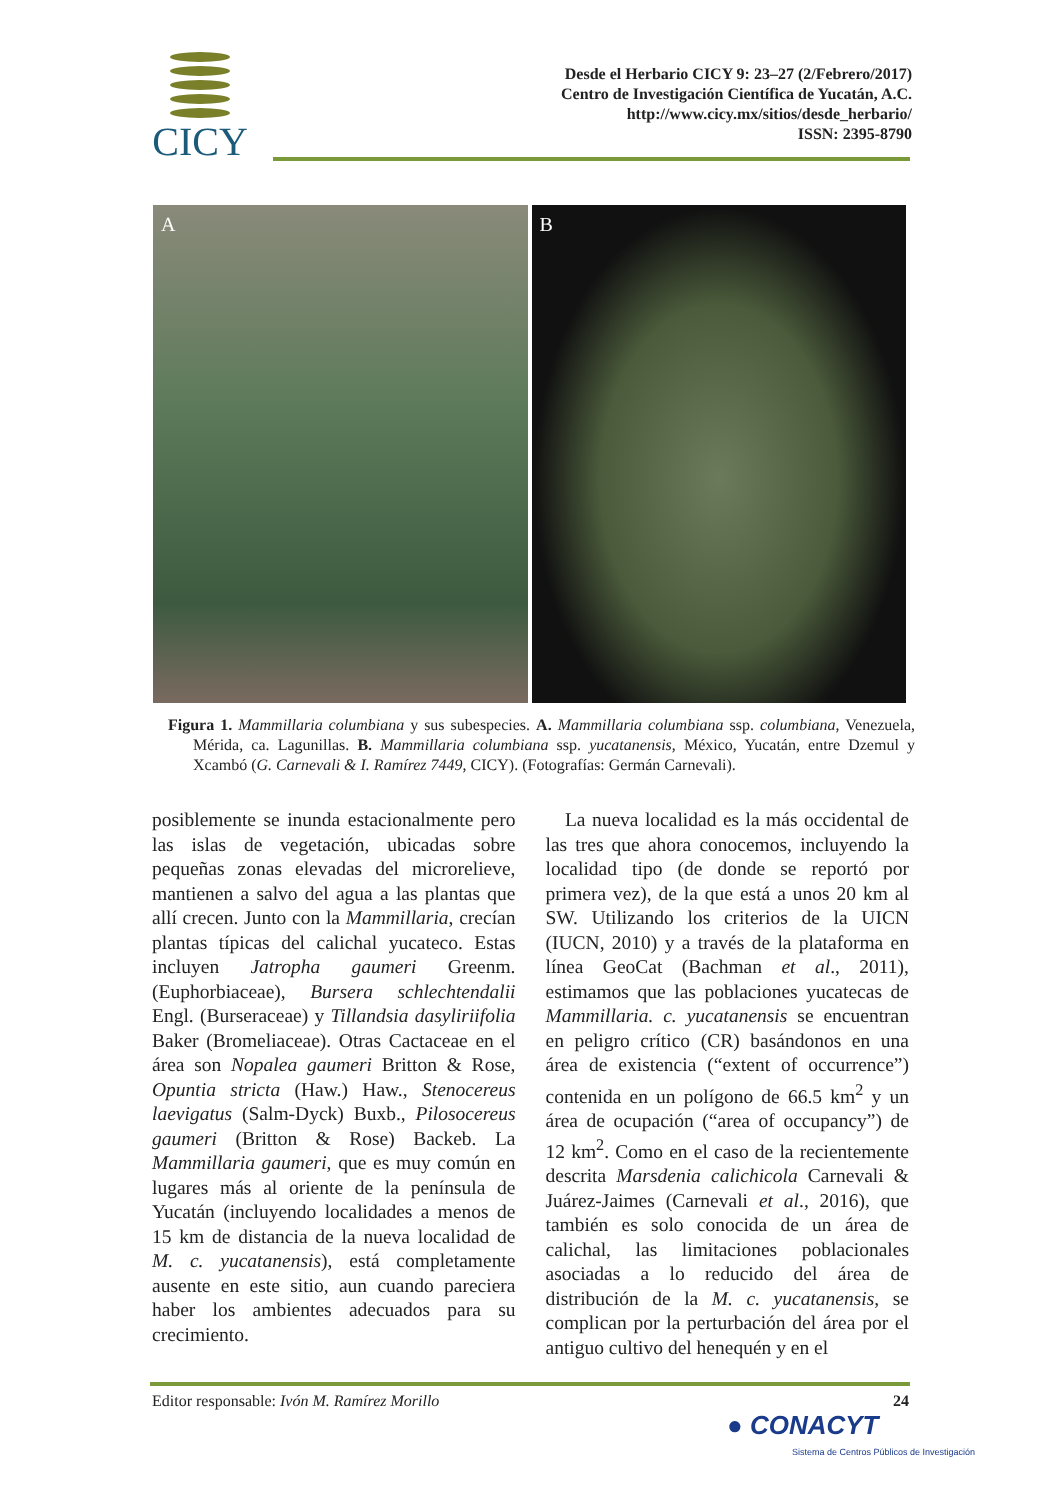CICY
Desde el Herbario CICY 9: 23–27 (2/Febrero/2017)
Centro de Investigación Científica de Yucatán, A.C.
http://www.cicy.mx/sitios/desde_herbario/
ISSN: 2395-8790
A B
Figura 1. Mammillaria columbiana y sus subespecies. A. Mammillaria columbiana ssp. columbiana, Venezuela, Mérida, ca. Lagunillas. B. Mammillaria columbiana ssp. yucatanensis, México, Yucatán, entre Dzemul y Xcambó (G. Carnevali & I. Ramírez 7449, CICY). (Fotografías: Germán Carnevali).
posiblemente se inunda estacionalmente pero las islas de vegetación, ubicadas sobre pequeñas zonas elevadas del microrelieve, mantienen a salvo del agua a las plantas que allí crecen. Junto con la Mammillaria, crecían plantas típicas del calichal yucateco. Estas incluyen Jatropha gaumeri Greenm. (Euphorbiaceae), Bursera schlechtendalii Engl. (Burseraceae) y Tillandsia dasyliriifolia Baker (Bromeliaceae). Otras Cactaceae en el área son Nopalea gaumeri Britton & Rose, Opuntia stricta (Haw.) Haw., Stenocereus laevigatus (Salm-Dyck) Buxb., Pilosocereus gaumeri (Britton & Rose) Backeb. La Mammillaria gaumeri, que es muy común en lugares más al oriente de la península de Yucatán (incluyendo localidades a menos de 15 km de distancia de la nueva localidad de M. c. yucatanensis), está completamente ausente en este sitio, aun cuando pareciera haber los ambientes adecuados para su crecimiento.
La nueva localidad es la más occidental de las tres que ahora conocemos, incluyendo la localidad tipo (de donde se reportó por primera vez), de la que está a unos 20 km al SW. Utilizando los criterios de la UICN (IUCN, 2010) y a través de la plataforma en línea GeoCat (Bachman et al., 2011), estimamos que las poblaciones yucatecas de Mammillaria. c. yucatanensis se encuentran en peligro crítico (CR) basándonos en una área de existencia (“extent of occurrence”) contenida en un polígono de 66.5 km<sup>2</sup> y un área de ocupación (“area of occupancy”) de 12 km<sup>2</sup>. Como en el caso de la recientemente descrita Marsdenia calichicola Carnevali & Juárez-Jaimes (Carnevali et al., 2016), que también es solo conocida de un área de calichal, las limitaciones poblacionales asociadas a lo reducido del área de distribución de la M. c. yucatanensis, se complican por la perturbación del área por el antiguo cultivo del henequén y en el
Editor responsable: Ivón M. Ramírez Morillo 24
● CONACYT
Sistema de Centros Públicos de Investigación